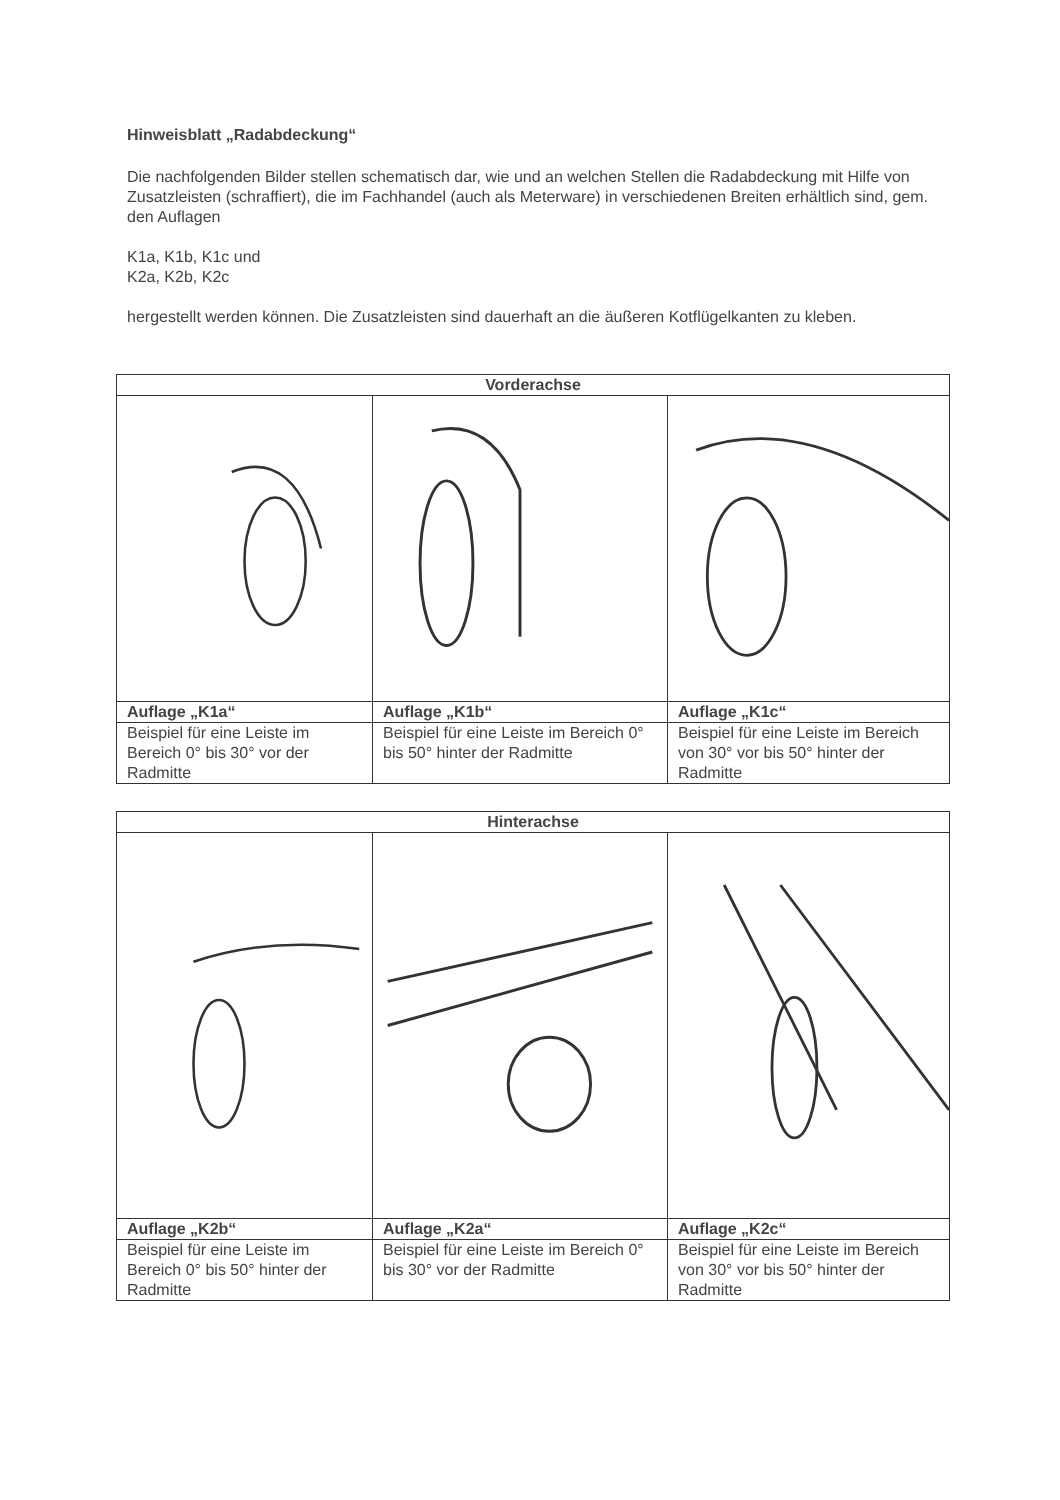Hinweisblatt „Radabdeckung“
Die nachfolgenden Bilder stellen schematisch dar, wie und an welchen Stellen die Radabdeckung mit Hilfe von Zusatzleisten (schraffiert), die im Fachhandel (auch als Meterware) in verschiedenen Breiten erhältlich sind, gem. den Auflagen
K1a, K1b, K1c und
K2a, K2b, K2c
hergestellt werden können. Die Zusatzleisten sind dauerhaft an die äußeren Kotflügelkanten zu kleben.
| Vorderachse | | |
| --- | --- | --- |
| Auflage „K1a“ | Auflage „K1b“ | Auflage „K1c“ |
| Beispiel für eine Leiste im Bereich 0° bis 30° vor der Radmitte | Beispiel für eine Leiste im Bereich 0° bis 50° hinter der Radmitte | Beispiel für eine Leiste im Bereich von 30° vor bis 50° hinter der Radmitte |
| Hinterachse | | |
| --- | --- | --- |
| Auflage „K2b“ | Auflage „K2a“ | Auflage „K2c“ |
| Beispiel für eine Leiste im Bereich 0° bis 50° hinter der Radmitte | Beispiel für eine Leiste im Bereich 0° bis 30° vor der Radmitte | Beispiel für eine Leiste im Bereich von 30° vor bis 50° hinter der Radmitte |